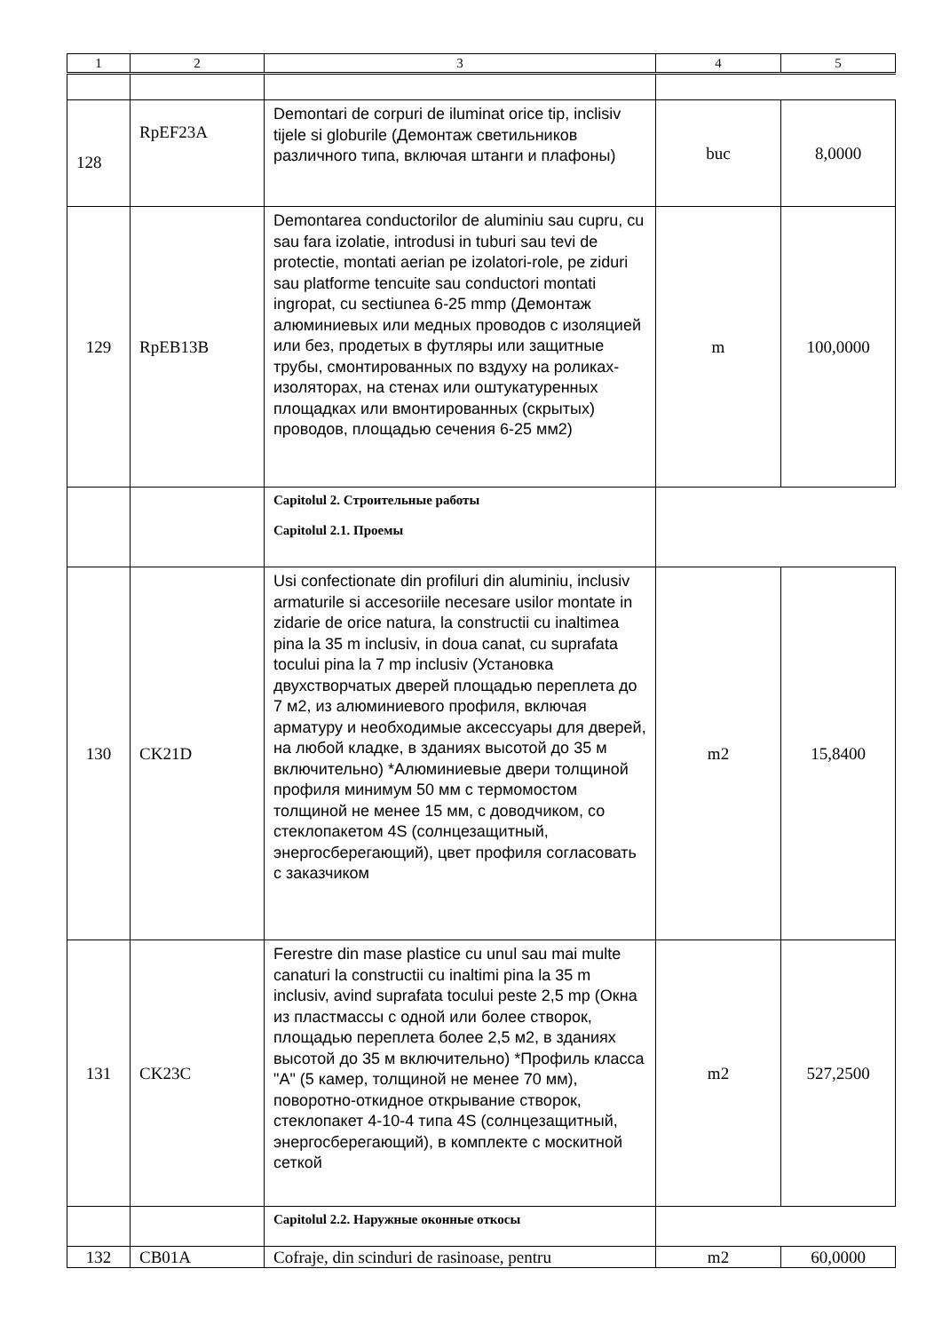| 1 | 2 | 3 | 4 | 5 |
| --- | --- | --- | --- | --- |
| 128 | RpEF23A | Demontari de corpuri de iluminat orice tip, inclisiv tijele si globurile (Демонтаж светильников различного типа, включая штанги и плафоны) | buc | 8,0000 |
| 129 | RpEB13B | Demontarea conductorilor de aluminiu sau cupru, cu sau fara izolatie, introdusi in tuburi sau tevi de protectie, montati aerian pe izolatori-role, pe ziduri sau platforme tencuite sau conductori montati ingropat, cu sectiunea 6-25 mmp (Демонтаж алюминиевых или медных проводов с изоляцией или без, продетых в футляры или защитные трубы, смонтированных по вздуху на роликах-изоляторах, на стенах или оштукатуренных площадках или вмонтированных (скрытых) проводов, площадью сечения 6-25 мм2) | m | 100,0000 |
| | | Capitolul 2. Строительные работы Capitolul 2.1. Проемы | | |
| 130 | CK21D | Usi confectionate din profiluri din aluminiu, inclusiv armaturile si accesoriile necesare usilor montate in zidarie de orice natura, la constructii cu inaltimea pina la 35 m inclusiv, in doua canat, cu suprafata tocului pina la 7 mp inclusiv (Установка двухстворчатых дверей площадью переплета до 7 м2, из алюминиевого профиля, включая арматуру и необходимые аксессуары для дверей, на любой кладке, в зданиях высотой до 35 м включительно) *Алюминиевые двери толщиной профиля минимум 50 мм с термомостом толщиной не менее 15 мм, с доводчиком, со стеклопакетом 4S (солнцезащитный, энергосберегающий), цвет профиля согласовать с заказчиком | m2 | 15,8400 |
| 131 | CK23C | Ferestre din mase plastice cu unul sau mai multe canaturi la constructii cu inaltimi pina la 35 m inclusiv, avind suprafata tocului peste 2,5 mp (Окна из пластмассы с одной или более створок, площадью переплета более 2,5 м2, в зданиях высотой до 35 м включительно) *Профиль класса "A" (5 камер, толщиной не менее 70 мм), поворотно-откидное открывание створок, стеклопакет 4-10-4 типа 4S (солнцезащитный, энергосберегающий), в комплекте с москитной сеткой | m2 | 527,2500 |
| | | Capitolul 2.2. Наружные оконные откосы | | |
| 132 | CB01A | Cofraje, din scinduri de rasinoase, pentru | m2 | 60,0000 |